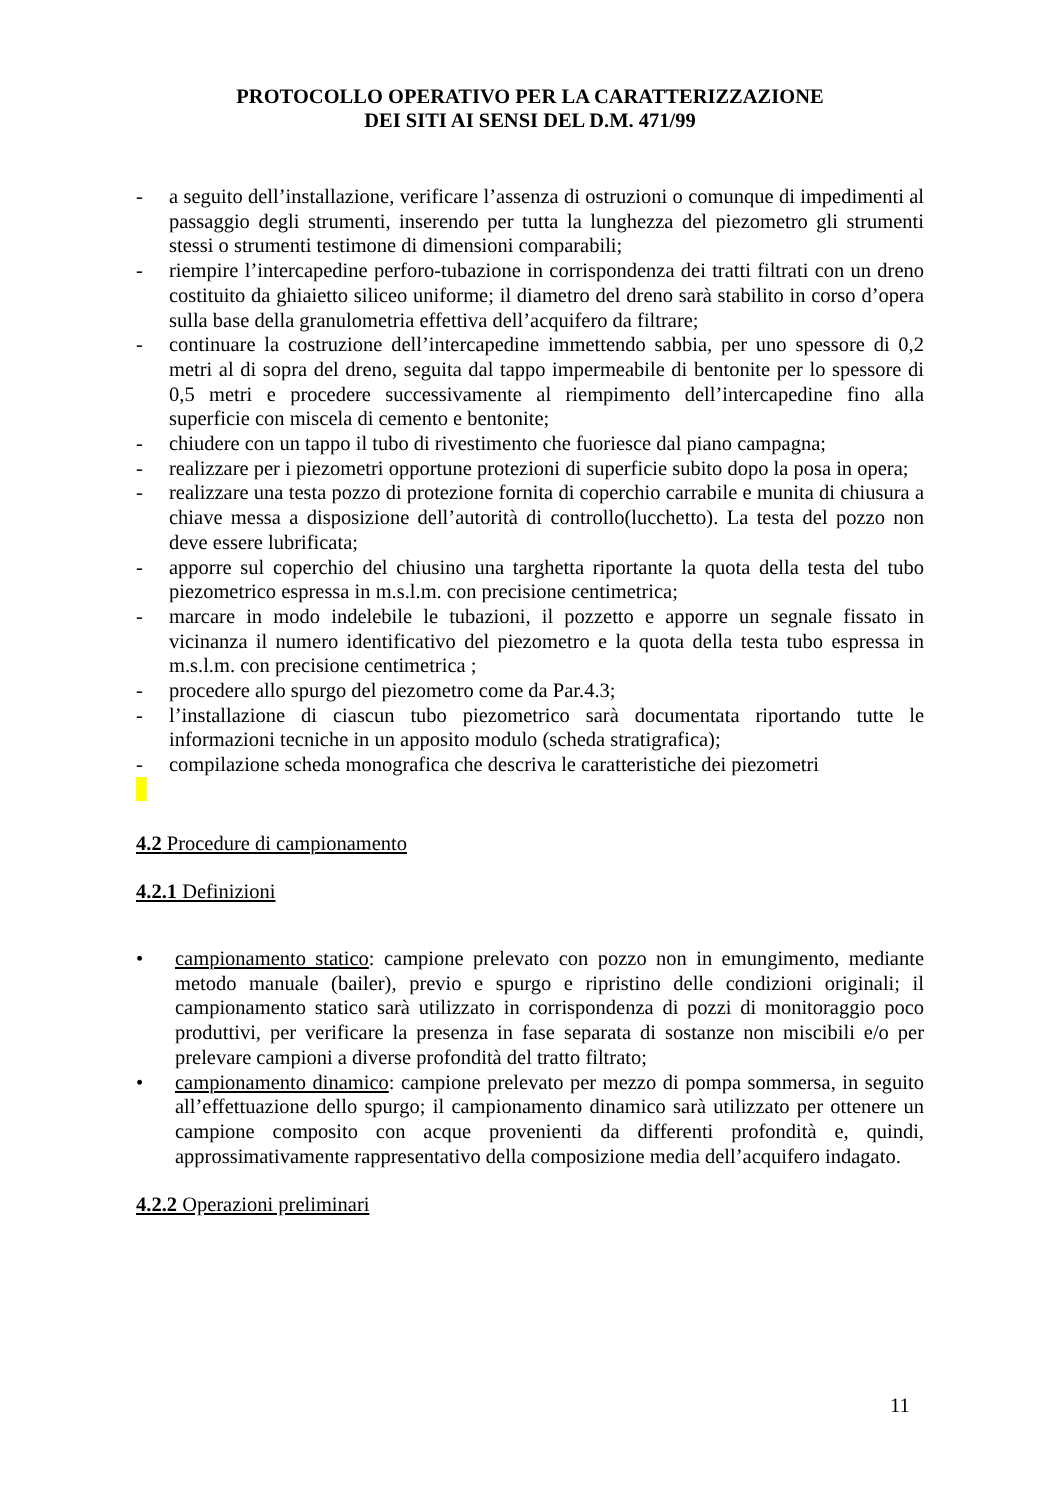PROTOCOLLO OPERATIVO PER LA CARATTERIZZAZIONE
DEI SITI AI SENSI DEL D.M. 471/99
- a seguito dell’installazione, verificare l’assenza di ostruzioni o comunque di impedimenti al passaggio degli strumenti, inserendo per tutta la lunghezza del piezometro gli strumenti stessi o strumenti testimone di dimensioni comparabili;
- riempire l’intercapedine perforo-tubazione in corrispondenza dei tratti filtrati con un dreno costituito da ghiaietto siliceo uniforme; il diametro del dreno sarà stabilito in corso d’opera sulla base della granulometria effettiva dell’acquifero da filtrare;
- continuare la costruzione dell’intercapedine immettendo sabbia, per uno spessore di 0,2 metri al di sopra del dreno, seguita dal tappo impermeabile di bentonite per lo spessore di 0,5 metri e procedere successivamente al riempimento dell’intercapedine fino alla superficie con miscela di cemento e bentonite;
- chiudere con un tappo il tubo di rivestimento che fuoriesce dal piano campagna;
- realizzare per i piezometri opportune protezioni di superficie subito dopo la posa in opera;
- realizzare una testa pozzo di protezione fornita di coperchio carrabile e munita di chiusura a chiave messa a disposizione dell’autorità di controllo(lucchetto). La testa del pozzo non deve essere lubrificata;
- apporre sul coperchio del chiusino una targhetta riportante la quota della testa del tubo piezometrico espressa in m.s.l.m. con precisione centimetrica;
- marcare in modo indelebile le tubazioni, il pozzetto e apporre un segnale fissato in vicinanza il numero identificativo del piezometro e la quota della testa tubo espressa in m.s.l.m. con precisione centimetrica ;
- procedere allo spurgo del piezometro come da Par.4.3;
- l’installazione di ciascun tubo piezometrico sarà documentata riportando tutte le informazioni tecniche in un apposito modulo (scheda stratigrafica);
- compilazione scheda monografica che descriva le caratteristiche dei piezometri
4.2 Procedure di campionamento
4.2.1 Definizioni
• campionamento statico: campione prelevato con pozzo non in emungimento, mediante metodo manuale (bailer), previo e spurgo e ripristino delle condizioni originali; il campionamento statico sarà utilizzato in corrispondenza di pozzi di monitoraggio poco produttivi, per verificare la presenza in fase separata di sostanze non miscibili e/o per prelevare campioni a diverse profondità del tratto filtrato;
• campionamento dinamico: campione prelevato per mezzo di pompa sommersa, in seguito all’effettuazione dello spurgo; il campionamento dinamico sarà utilizzato per ottenere un campione composito con acque provenienti da differenti profondità e, quindi, approssimativamente rappresentativo della composizione media dell’acquifero indagato.
4.2.2 Operazioni preliminari
11